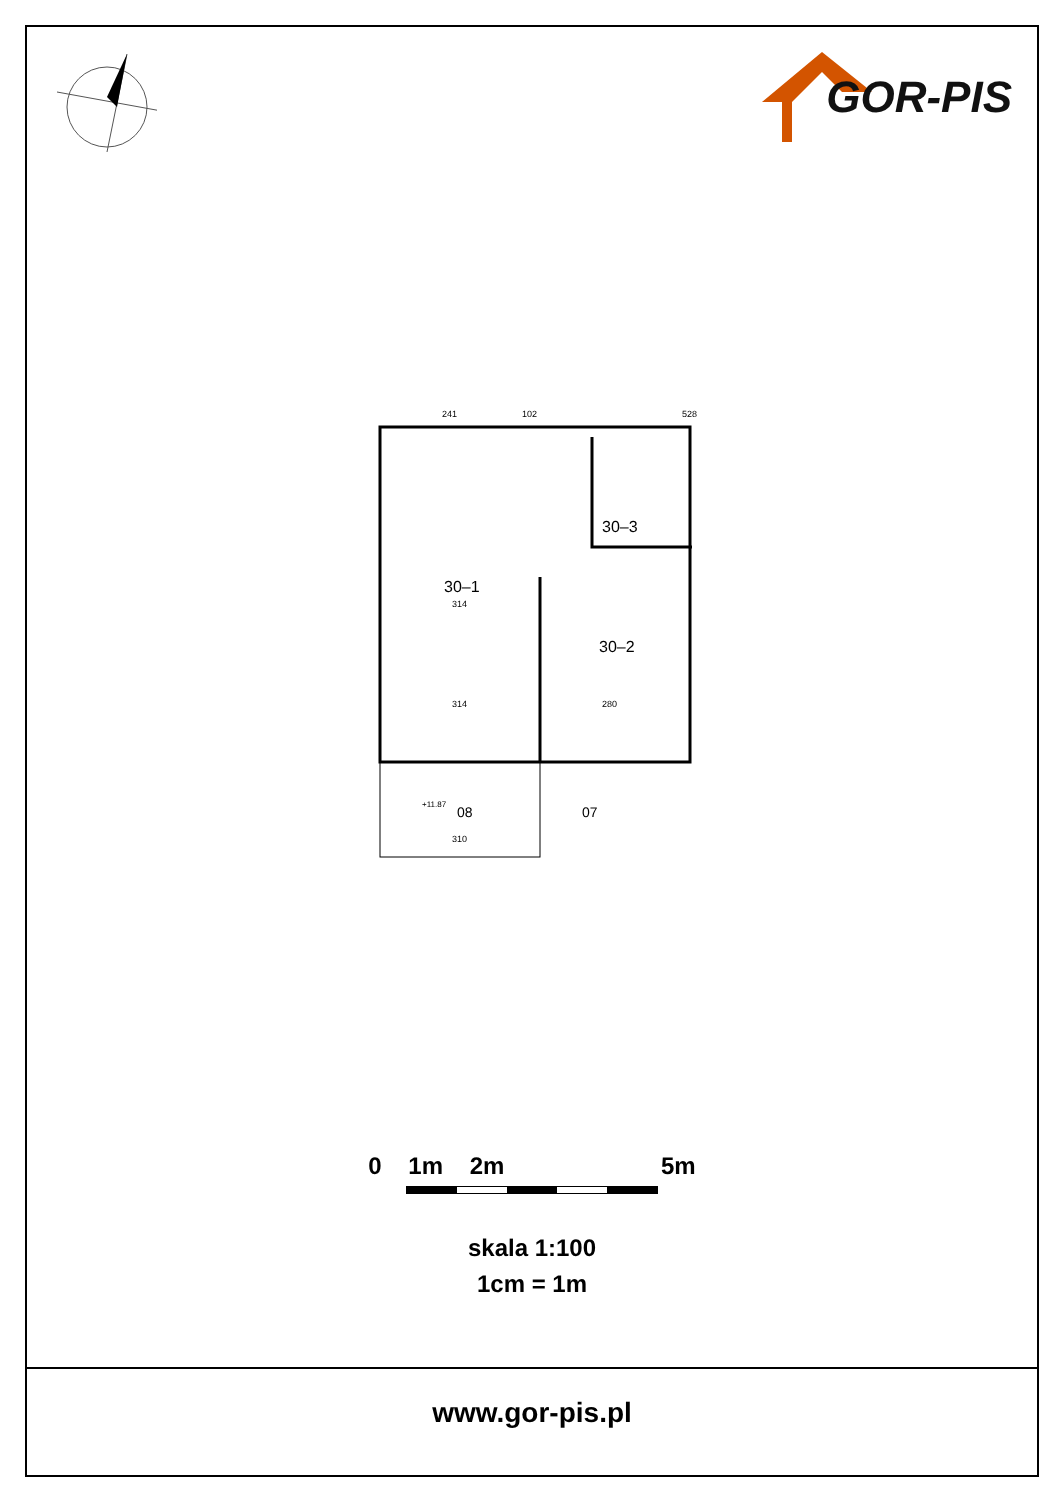GOR-PIS
30–1
30–2
30–3
241
102
528
314
314
280
310
08
07
+11.87
0 1m 2m 5m
skala 1:100
1cm = 1m
www.gor-pis.pl